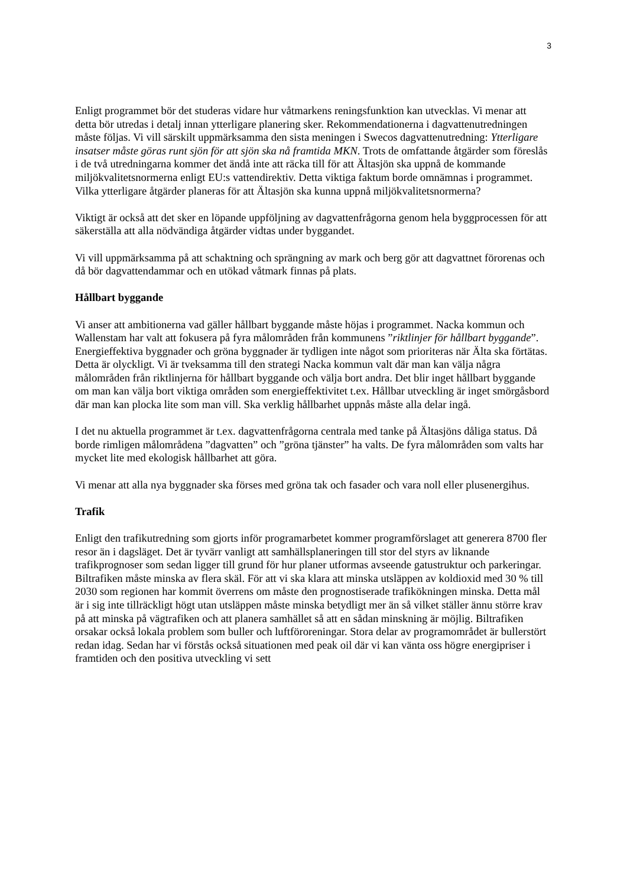3
Enligt programmet bör det studeras vidare hur våtmarkens reningsfunktion kan utvecklas. Vi menar att detta bör utredas i detalj innan ytterligare planering sker. Rekommendationerna i dagvattenutredningen måste följas. Vi vill särskilt uppmärksamma den sista meningen i Swecos dagvattenutredning: Ytterligare insatser måste göras runt sjön för att sjön ska nå framtida MKN. Trots de omfattande åtgärder som föreslås i de två utredningarna kommer det ändå inte att räcka till för att Ältasjön ska uppnå de kommande miljökvalitetsnormerna enligt EU:s vattendirektiv. Detta viktiga faktum borde omnämnas i programmet. Vilka ytterligare åtgärder planeras för att Ältasjön ska kunna uppnå miljökvalitetsnormerna?
Viktigt är också att det sker en löpande uppföljning av dagvattenfrågorna genom hela byggprocessen för att säkerställa att alla nödvändiga åtgärder vidtas under byggandet.
Vi vill uppmärksamma på att schaktning och sprängning av mark och berg gör att dagvattnet förorenas och då bör dagvattendammar och en utökad våtmark finnas på plats.
Hållbart byggande
Vi anser att ambitionerna vad gäller hållbart byggande måste höjas i programmet. Nacka kommun och Wallenstam har valt att fokusera på fyra målområden från kommunens ”riktlinjer för hållbart byggande”. Energieffektiva byggnader och gröna byggnader är tydligen inte något som prioriteras när Älta ska förtätas. Detta är olyckligt. Vi är tveksamma till den strategi Nacka kommun valt där man kan välja några målområden från riktlinjerna för hållbart byggande och välja bort andra. Det blir inget hållbart byggande om man kan välja bort viktiga områden som energieffektivitet t.ex. Hållbar utveckling är inget smörgåsbord där man kan plocka lite som man vill. Ska verklig hållbarhet uppnås måste alla delar ingå.
I det nu aktuella programmet är t.ex. dagvattenfrågorna centrala med tanke på Ältasjöns dåliga status. Då borde rimligen målområdena ”dagvatten” och ”gröna tjänster” ha valts. De fyra målområden som valts har mycket lite med ekologisk hållbarhet att göra.
Vi menar att alla nya byggnader ska förses med gröna tak och fasader och vara noll eller plusenergihus.
Trafik
Enligt den trafikutredning som gjorts inför programarbetet kommer programförslaget att generera 8700 fler resor än i dagsläget. Det är tyvärr vanligt att samhällsplaneringen till stor del styrs av liknande trafikprognoser som sedan ligger till grund för hur planer utformas avseende gatustruktur och parkeringar. Biltrafiken måste minska av flera skäl. För att vi ska klara att minska utsläppen av koldioxid med 30 % till 2030 som regionen har kommit överrens om måste den prognostiserade trafikökningen minska. Detta mål är i sig inte tillräckligt högt utan utsläppen måste minska betydligt mer än så vilket ställer ännu större krav på att minska på vägtrafiken och att planera samhället så att en sådan minskning är möjlig. Biltrafiken orsakar också lokala problem som buller och luftföroreningar. Stora delar av programområdet är bullerstört redan idag. Sedan har vi förstås också situationen med peak oil där vi kan vänta oss högre energipriser i framtiden och den positiva utveckling vi sett